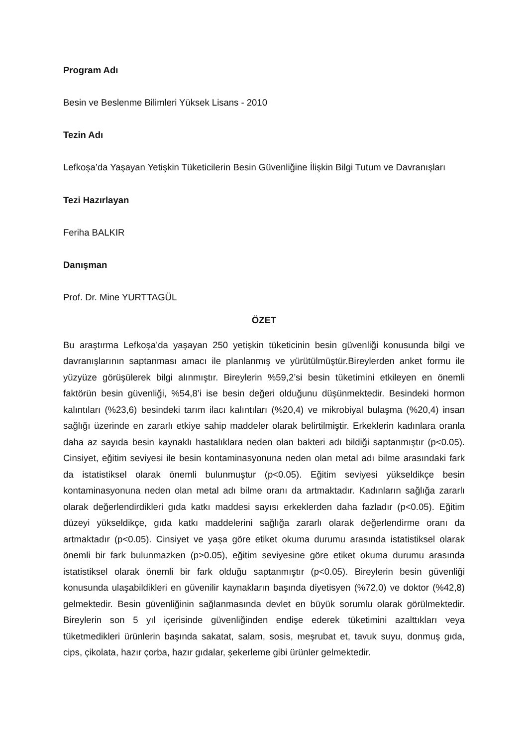Program Adı
Besin ve Beslenme Bilimleri Yüksek Lisans - 2010
Tezin Adı
Lefkoşa’da Yaşayan Yetişkin Tüketicilerin Besin Güvenliğine İlişkin Bilgi Tutum ve Davranışları
Tezi Hazırlayan
Feriha BALKIR
Danışman
Prof. Dr. Mine YURTTAGÜL
ÖZET
Bu araştırma Lefkoşa’da yaşayan 250 yetişkin tüketicinin besin güvenliği konusunda bilgi ve davranışlarının saptanması amacı ile planlanmış ve yürütülmüştür.Bireylerden anket formu ile yüzyüze görüşülerek bilgi alınmıştır. Bireylerin %59,2’si besin tüketimini etkileyen en önemli faktörün besin güvenliği, %54,8’i ise besin değeri olduğunu düşünmektedir. Besindeki hormon kalıntıları (%23,6) besindeki tarım ilacı kalıntıları (%20,4) ve mikrobiyal bulaşma (%20,4) insan sağlığı üzerinde en zararlı etkiye sahip maddeler olarak belirtilmiştir. Erkeklerin kadınlara oranla daha az sayıda besin kaynaklı hastalıklara neden olan bakteri adı bildiği saptanmıştır (p<0.05). Cinsiyet, eğitim seviyesi ile besin kontaminasyonuna neden olan metal adı bilme arasındaki fark da istatistiksel olarak önemli bulunmuştur (p<0.05). Eğitim seviyesi yükseldikçe besin kontaminasyonuna neden olan metal adı bilme oranı da artmaktadır. Kadınların sağlığa zararlı olarak değerlendirdikleri gıda katkı maddesi sayısı erkeklerden daha fazladır (p<0.05). Eğitim düzeyi yükseldikçe, gıda katkı maddelerini sağlığa zararlı olarak değerlendirme oranı da artmaktadır (p<0.05). Cinsiyet ve yaşa göre etiket okuma durumu arasında istatistiksel olarak önemli bir fark bulunmazken (p>0.05), eğitim seviyesine göre etiket okuma durumu arasında istatistiksel olarak önemli bir fark olduğu saptanmıştır (p<0.05). Bireylerin besin güvenliği konusunda ulaşabildikleri en güvenilir kaynakların başında diyetisyen (%72,0) ve doktor (%42,8) gelmektedir. Besin güvenliğinin sağlanmasında devlet en büyük sorumlu olarak görülmektedir. Bireylerin son 5 yıl içerisinde güvenliğinden endişe ederek tüketimini azalttıkları veya tüketmedikleri ürünlerin başında sakatat, salam, sosis, meşrubat et, tavuk suyu, donmuş gıda, cips, çikolata, hazır çorba, hazır gıdalar, şekerleme gibi ürünler gelmektedir.